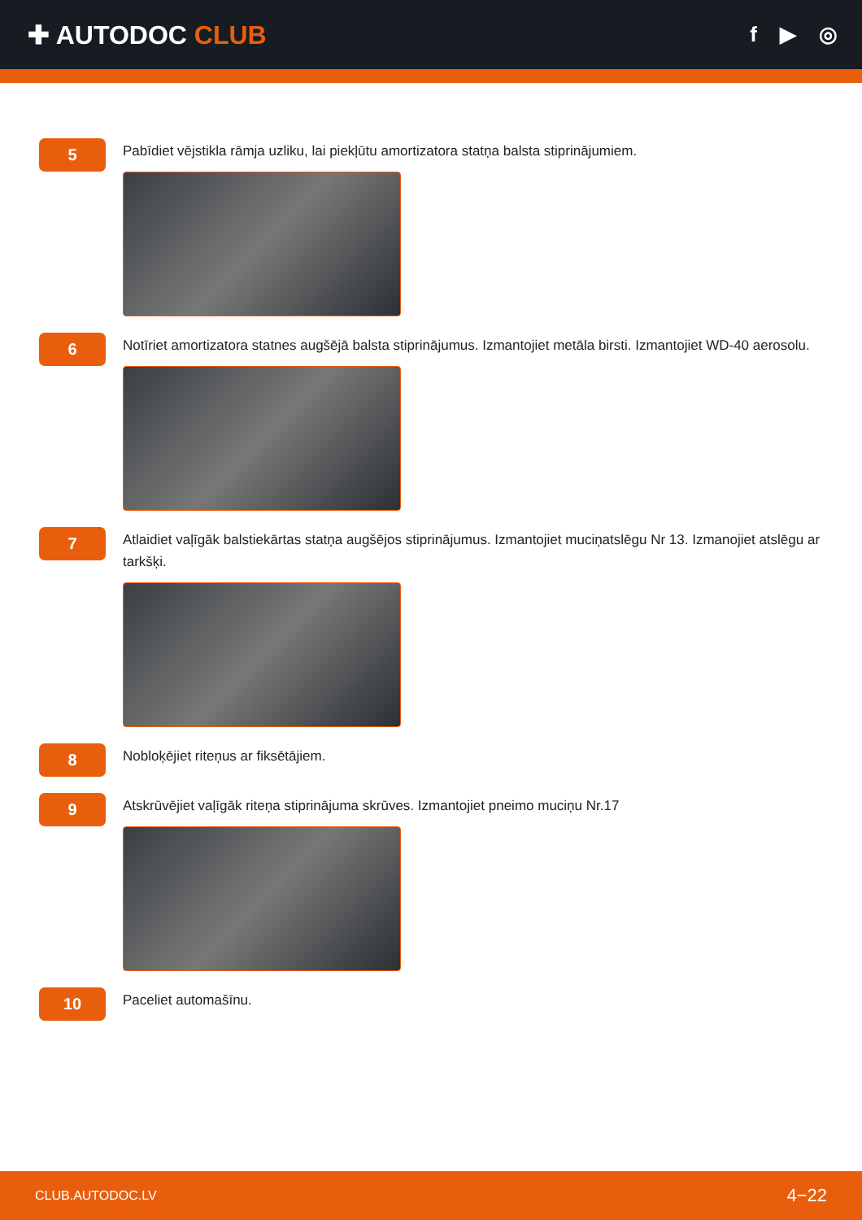✚ AUTODOC CLUB
f ▶ ◎
5
Pabīdiet vējstikla rāmja uzliku, lai piekļūtu amortizatora statņa balsta stiprinājumiem.
6
Notīriet amortizatora statnes augšējā balsta stiprinājumus. Izmantojiet metāla birsti. Izmantojiet WD-40 aerosolu.
7
Atlaidiet vaļīgāk balstiekārtas statņa augšējos stiprinājumus. Izmantojiet muciņatslēgu Nr 13. Izmanojiet atslēgu ar tarkšķi.
8
Nobloķējiet riteņus ar fiksētājiem.
9
Atskrūvējiet vaļīgāk riteņa stiprinājuma skrūves. Izmantojiet pneimo muciņu Nr.17
10
Paceliet automašīnu.
CLUB.AUTODOC.LV 4−22